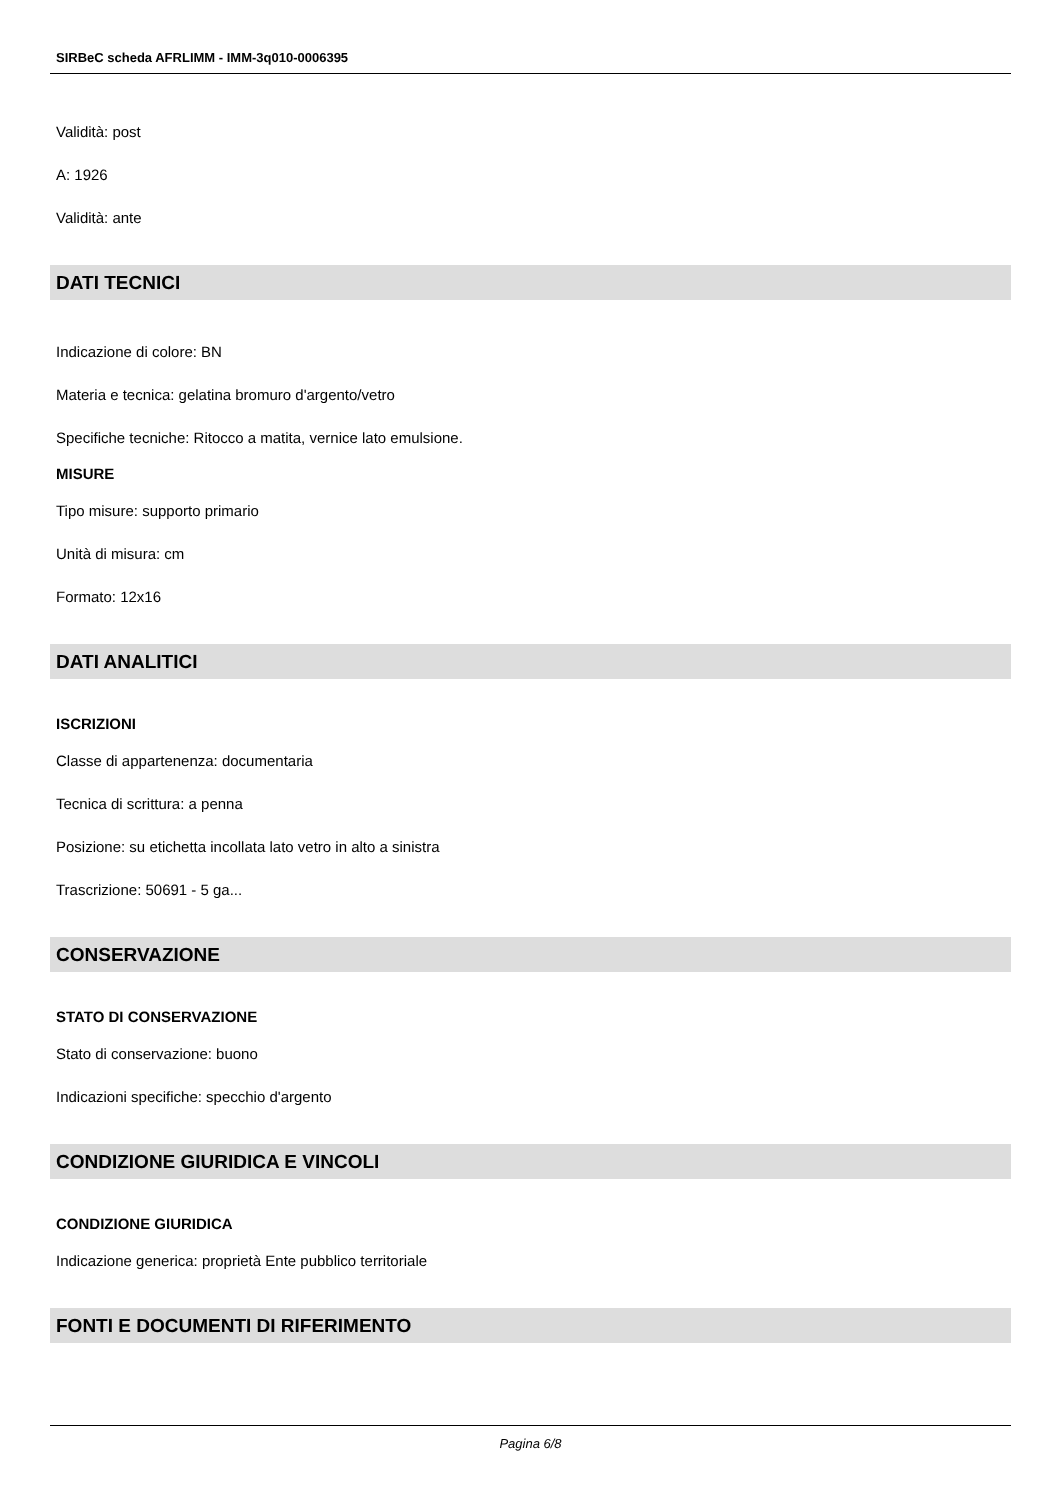SIRBeC scheda AFRLIMM - IMM-3q010-0006395
Validità: post
A: 1926
Validità: ante
DATI TECNICI
Indicazione di colore: BN
Materia e tecnica: gelatina bromuro d'argento/vetro
Specifiche tecniche: Ritocco a matita, vernice lato emulsione.
MISURE
Tipo misure: supporto primario
Unità di misura: cm
Formato: 12x16
DATI ANALITICI
ISCRIZIONI
Classe di appartenenza: documentaria
Tecnica di scrittura: a penna
Posizione: su etichetta incollata lato vetro in alto a sinistra
Trascrizione: 50691 - 5 ga...
CONSERVAZIONE
STATO DI CONSERVAZIONE
Stato di conservazione: buono
Indicazioni specifiche: specchio d'argento
CONDIZIONE GIURIDICA E VINCOLI
CONDIZIONE GIURIDICA
Indicazione generica: proprietà Ente pubblico territoriale
FONTI E DOCUMENTI DI RIFERIMENTO
Pagina 6/8